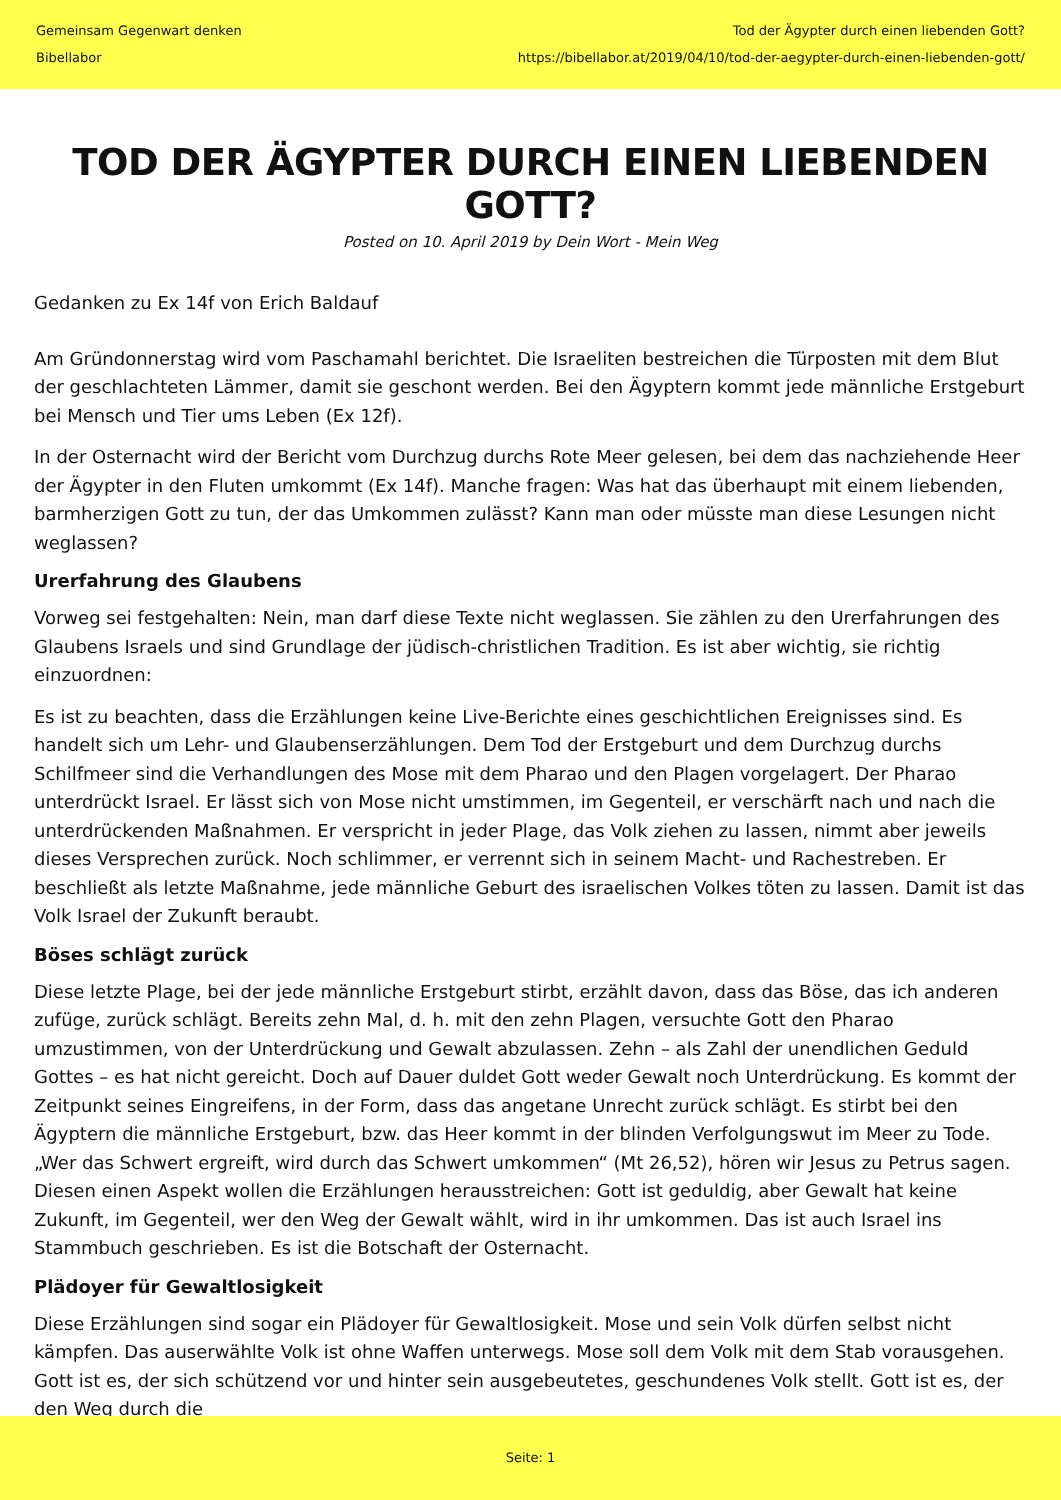Gemeinsam Gegenwart denken
Bibellabor
Tod der Ägypter durch einen liebenden Gott?
https://bibellabor.at/2019/04/10/tod-der-aegypter-durch-einen-liebenden-gott/
TOD DER ÄGYPTER DURCH EINEN LIEBENDEN GOTT?
Posted on 10. April 2019 by Dein Wort - Mein Weg
Gedanken zu Ex 14f von Erich Baldauf
Am Gründonnerstag wird vom Paschamahl berichtet. Die Israeliten bestreichen die Türposten mit dem Blut der geschlachteten Lämmer, damit sie geschont werden. Bei den Ägyptern kommt jede männliche Erstgeburt bei Mensch und Tier ums Leben (Ex 12f).
In der Osternacht wird der Bericht vom Durchzug durchs Rote Meer gelesen, bei dem das nachziehende Heer der Ägypter in den Fluten umkommt (Ex 14f). Manche fragen: Was hat das überhaupt mit einem liebenden, barmherzigen Gott zu tun, der das Umkommen zulässt? Kann man oder müsste man diese Lesungen nicht weglassen?
Urerfahrung des Glaubens
Vorweg sei festgehalten: Nein, man darf diese Texte nicht weglassen. Sie zählen zu den Urerfahrungen des Glaubens Israels und sind Grundlage der jüdisch-christlichen Tradition. Es ist aber wichtig, sie richtig einzuordnen:
Es ist zu beachten, dass die Erzählungen keine Live-Berichte eines geschichtlichen Ereignisses sind. Es handelt sich um Lehr- und Glaubenserzählungen. Dem Tod der Erstgeburt und dem Durchzug durchs Schilfmeer sind die Verhandlungen des Mose mit dem Pharao und den Plagen vorgelagert. Der Pharao unterdrückt Israel. Er lässt sich von Mose nicht umstimmen, im Gegenteil, er verschärft nach und nach die unterdrückenden Maßnahmen. Er verspricht in jeder Plage, das Volk ziehen zu lassen, nimmt aber jeweils dieses Versprechen zurück. Noch schlimmer, er verrennt sich in seinem Macht- und Rachestreben. Er beschließt als letzte Maßnahme, jede männliche Geburt des israelischen Volkes töten zu lassen. Damit ist das Volk Israel der Zukunft beraubt.
Böses schlägt zurück
Diese letzte Plage, bei der jede männliche Erstgeburt stirbt, erzählt davon, dass das Böse, das ich anderen zufüge, zurück schlägt. Bereits zehn Mal, d. h. mit den zehn Plagen, versuchte Gott den Pharao umzustimmen, von der Unterdrückung und Gewalt abzulassen. Zehn – als Zahl der unendlichen Geduld Gottes – es hat nicht gereicht. Doch auf Dauer duldet Gott weder Gewalt noch Unterdrückung. Es kommt der Zeitpunkt seines Eingreifens, in der Form, dass das angetane Unrecht zurück schlägt. Es stirbt bei den Ägyptern die männliche Erstgeburt, bzw. das Heer kommt in der blinden Verfolgungswut im Meer zu Tode. „Wer das Schwert ergreift, wird durch das Schwert umkommen“ (Mt 26,52), hören wir Jesus zu Petrus sagen. Diesen einen Aspekt wollen die Erzählungen herausstreichen: Gott ist geduldig, aber Gewalt hat keine Zukunft, im Gegenteil, wer den Weg der Gewalt wählt, wird in ihr umkommen. Das ist auch Israel ins Stammbuch geschrieben. Es ist die Botschaft der Osternacht.
Plädoyer für Gewaltlosigkeit
Diese Erzählungen sind sogar ein Plädoyer für Gewaltlosigkeit. Mose und sein Volk dürfen selbst nicht kämpfen. Das auserwählte Volk ist ohne Waffen unterwegs. Mose soll dem Volk mit dem Stab vorausgehen. Gott ist es, der sich schützend vor und hinter sein ausgebeutetes, geschundenes Volk stellt. Gott ist es, der den Weg durch die
Seite: 1